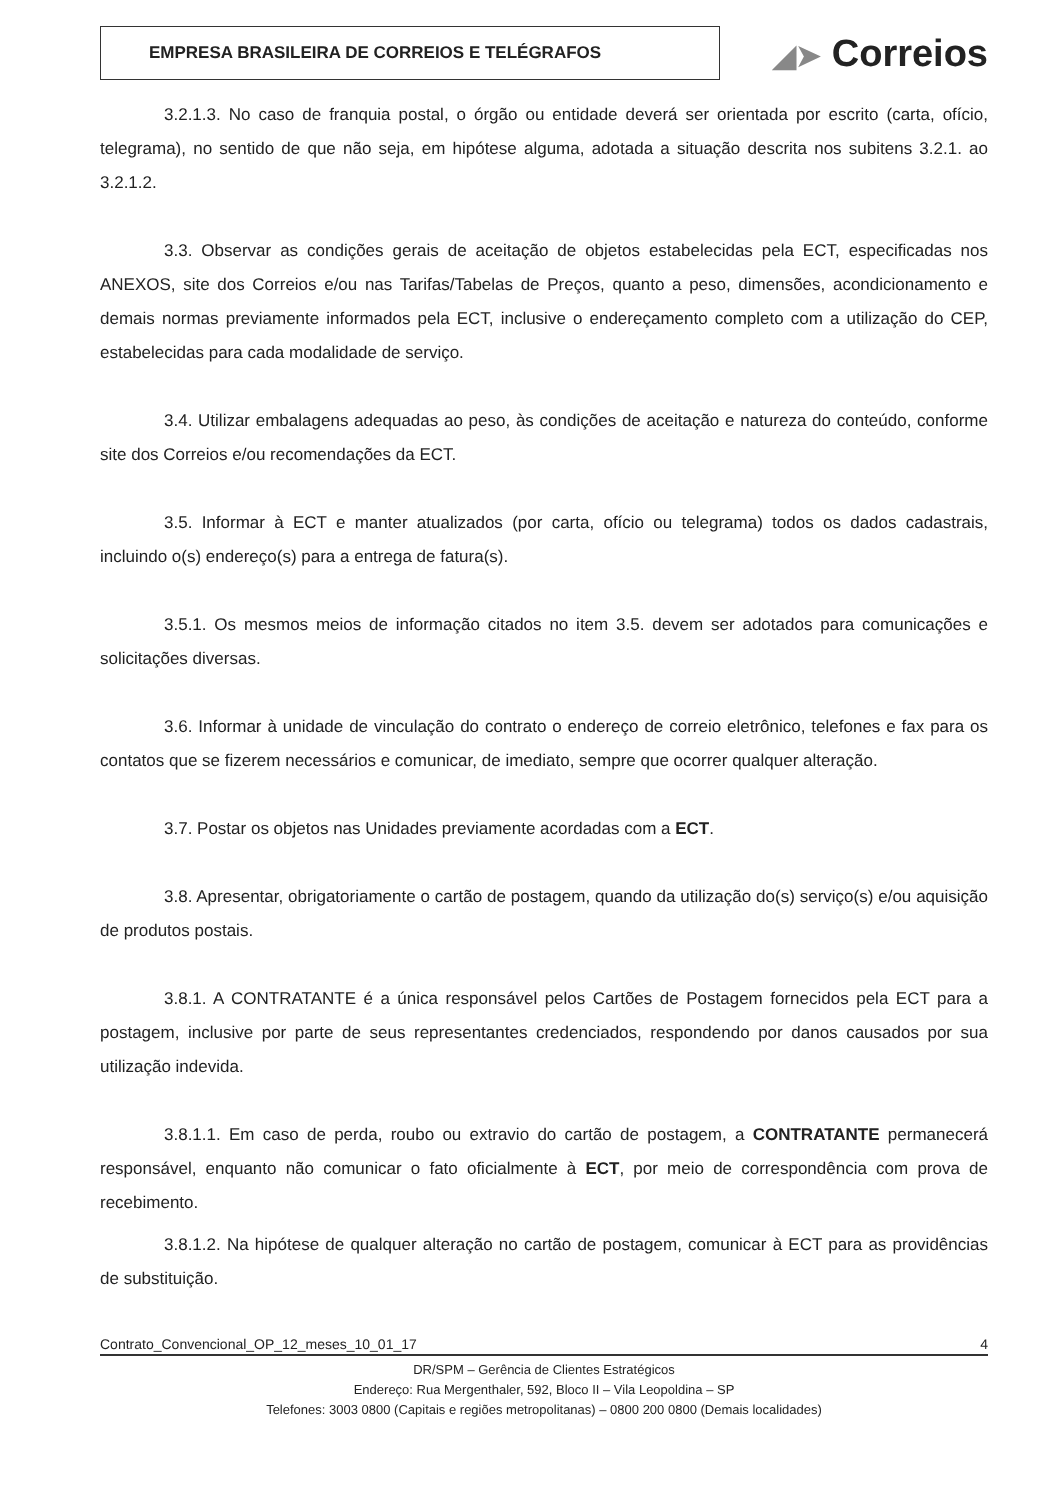EMPRESA BRASILEIRA DE CORREIOS E TELÉGRAFOS
◢➤ Correios
3.2.1.3. No caso de franquia postal, o órgão ou entidade deverá ser orientada por escrito (carta, ofício, telegrama), no sentido de que não seja, em hipótese alguma, adotada a situação descrita nos subitens 3.2.1. ao 3.2.1.2.
3.3. Observar as condições gerais de aceitação de objetos estabelecidas pela ECT, especificadas nos ANEXOS, site dos Correios e/ou nas Tarifas/Tabelas de Preços, quanto a peso, dimensões, acondicionamento e demais normas previamente informados pela ECT, inclusive o endereçamento completo com a utilização do CEP, estabelecidas para cada modalidade de serviço.
3.4. Utilizar embalagens adequadas ao peso, às condições de aceitação e natureza do conteúdo, conforme site dos Correios e/ou recomendações da ECT.
3.5. Informar à ECT e manter atualizados (por carta, ofício ou telegrama) todos os dados cadastrais, incluindo o(s) endereço(s) para a entrega de fatura(s).
3.5.1. Os mesmos meios de informação citados no item 3.5. devem ser adotados para comunicações e solicitações diversas.
3.6. Informar à unidade de vinculação do contrato o endereço de correio eletrônico, telefones e fax para os contatos que se fizerem necessários e comunicar, de imediato, sempre que ocorrer qualquer alteração.
3.7. Postar os objetos nas Unidades previamente acordadas com a ECT.
3.8. Apresentar, obrigatoriamente o cartão de postagem, quando da utilização do(s) serviço(s) e/ou aquisição de produtos postais.
3.8.1. A CONTRATANTE é a única responsável pelos Cartões de Postagem fornecidos pela ECT para a postagem, inclusive por parte de seus representantes credenciados, respondendo por danos causados por sua utilização indevida.
3.8.1.1. Em caso de perda, roubo ou extravio do cartão de postagem, a CONTRATANTE permanecerá responsável, enquanto não comunicar o fato oficialmente à ECT, por meio de correspondência com prova de recebimento.
3.8.1.2. Na hipótese de qualquer alteração no cartão de postagem, comunicar à ECT para as providências de substituição.
Contrato_Convencional_OP_12_meses_10_01_17 4
DR/SPM – Gerência de Clientes Estratégicos
Endereço: Rua Mergenthaler, 592, Bloco II – Vila Leopoldina – SP
Telefones: 3003 0800 (Capitais e regiões metropolitanas) – 0800 200 0800 (Demais localidades)